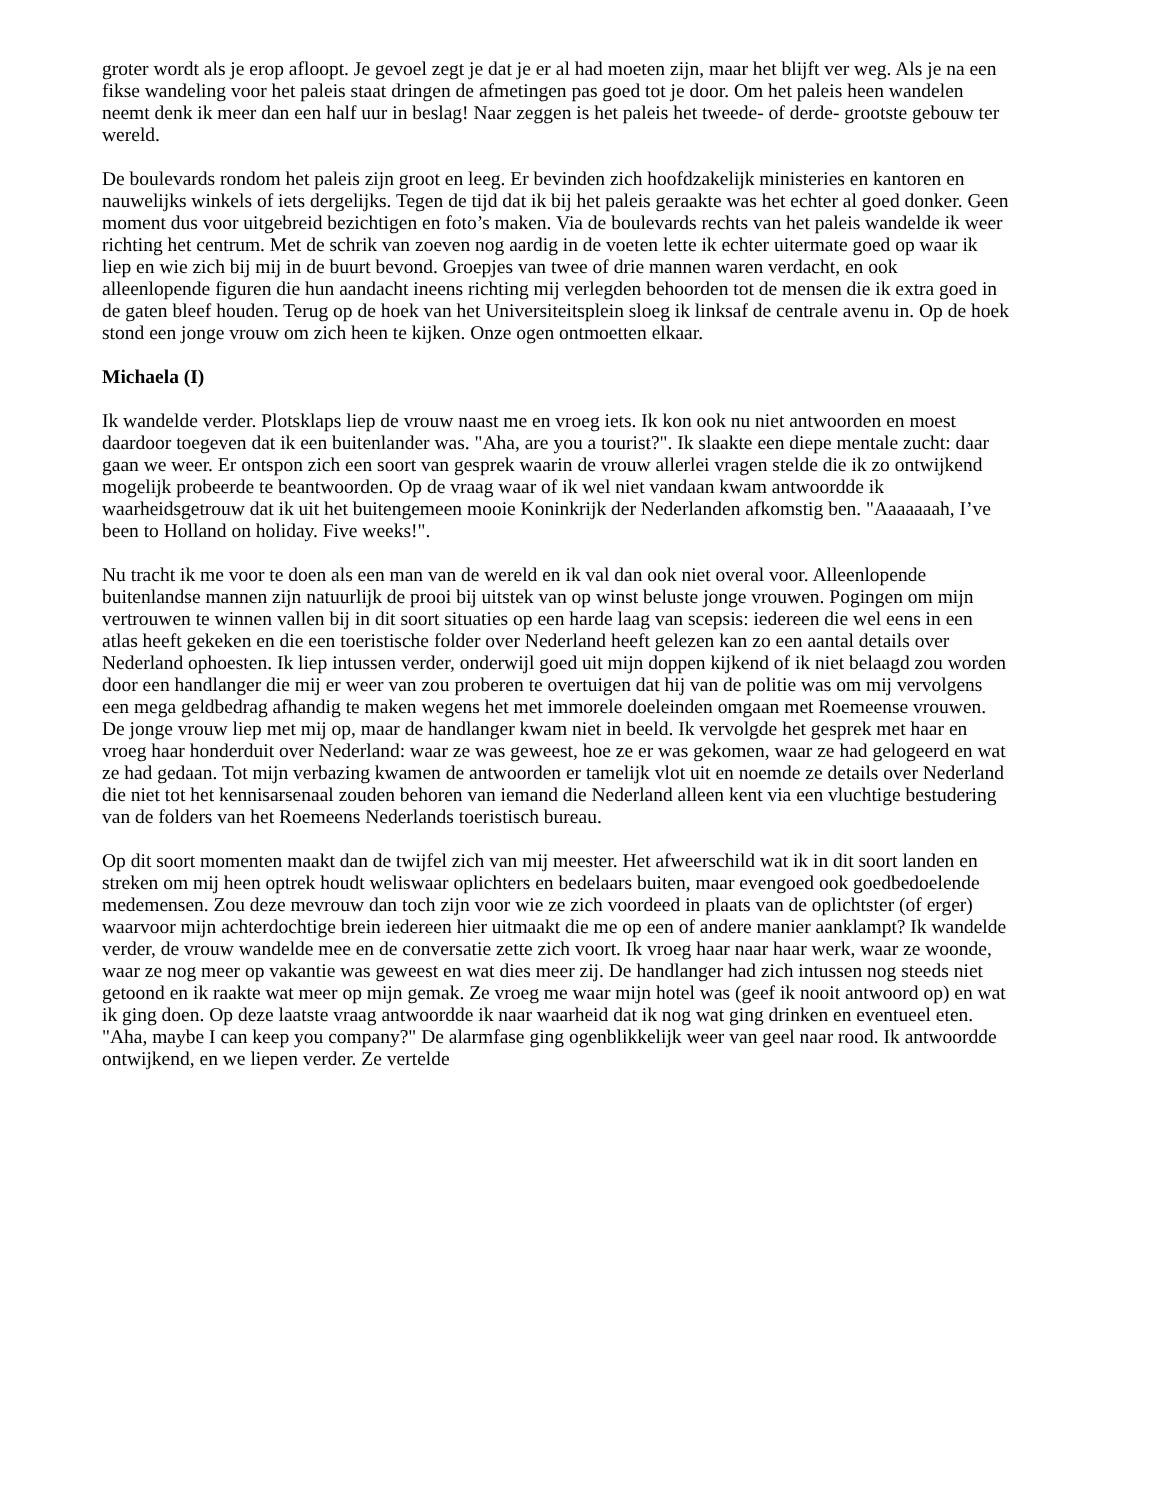groter wordt als je erop afloopt. Je gevoel zegt je dat je er al had moeten zijn, maar het blijft ver weg. Als je na een fikse wandeling voor het paleis staat dringen de afmetingen pas goed tot je door. Om het paleis heen wandelen neemt denk ik meer dan een half uur in beslag! Naar zeggen is het paleis het tweede- of derde- grootste gebouw ter wereld.
De boulevards rondom het paleis zijn groot en leeg. Er bevinden zich hoofdzakelijk ministeries en kantoren en nauwelijks winkels of iets dergelijks. Tegen de tijd dat ik bij het paleis geraakte was het echter al goed donker. Geen moment dus voor uitgebreid bezichtigen en foto’s maken. Via de boulevards rechts van het paleis wandelde ik weer richting het centrum. Met de schrik van zoeven nog aardig in de voeten lette ik echter uitermate goed op waar ik liep en wie zich bij mij in de buurt bevond. Groepjes van twee of drie mannen waren verdacht, en ook alleenlopende figuren die hun aandacht ineens richting mij verlegden behoorden tot de mensen die ik extra goed in de gaten bleef houden. Terug op de hoek van het Universiteitsplein sloeg ik linksaf de centrale avenu in. Op de hoek stond een jonge vrouw om zich heen te kijken. Onze ogen ontmoetten elkaar.
Michaela (I)
Ik wandelde verder. Plotsklaps liep de vrouw naast me en vroeg iets. Ik kon ook nu niet antwoorden en moest daardoor toegeven dat ik een buitenlander was. "Aha, are you a tourist?". Ik slaakte een diepe mentale zucht: daar gaan we weer. Er ontspon zich een soort van gesprek waarin de vrouw allerlei vragen stelde die ik zo ontwijkend mogelijk probeerde te beantwoorden. Op de vraag waar of ik wel niet vandaan kwam antwoordde ik waarheidsgetrouw dat ik uit het buitengemeen mooie Koninkrijk der Nederlanden afkomstig ben. "Aaaaaaah, I’ve been to Holland on holiday. Five weeks!".
Nu tracht ik me voor te doen als een man van de wereld en ik val dan ook niet overal voor. Alleenlopende buitenlandse mannen zijn natuurlijk de prooi bij uitstek van op winst beluste jonge vrouwen. Pogingen om mijn vertrouwen te winnen vallen bij in dit soort situaties op een harde laag van scepsis: iedereen die wel eens in een atlas heeft gekeken en die een toeristische folder over Nederland heeft gelezen kan zo een aantal details over Nederland ophoesten. Ik liep intussen verder, onderwijl goed uit mijn doppen kijkend of ik niet belaagd zou worden door een handlanger die mij er weer van zou proberen te overtuigen dat hij van de politie was om mij vervolgens een mega geldbedrag afhandig te maken wegens het met immorele doeleinden omgaan met Roemeense vrouwen. De jonge vrouw liep met mij op, maar de handlanger kwam niet in beeld. Ik vervolgde het gesprek met haar en vroeg haar honderduit over Nederland: waar ze was geweest, hoe ze er was gekomen, waar ze had gelogeerd en wat ze had gedaan. Tot mijn verbazing kwamen de antwoorden er tamelijk vlot uit en noemde ze details over Nederland die niet tot het kennisarsenaal zouden behoren van iemand die Nederland alleen kent via een vluchtige bestudering van de folders van het Roemeens Nederlands toeristisch bureau.
Op dit soort momenten maakt dan de twijfel zich van mij meester. Het afweerschild wat ik in dit soort landen en streken om mij heen optrek houdt weliswaar oplichters en bedelaars buiten, maar evengoed ook goedbedoelende medemensen. Zou deze mevrouw dan toch zijn voor wie ze zich voordeed in plaats van de oplichtster (of erger) waarvoor mijn achterdochtige brein iedereen hier uitmaakt die me op een of andere manier aanklampt? Ik wandelde verder, de vrouw wandelde mee en de conversatie zette zich voort. Ik vroeg haar naar haar werk, waar ze woonde, waar ze nog meer op vakantie was geweest en wat dies meer zij. De handlanger had zich intussen nog steeds niet getoond en ik raakte wat meer op mijn gemak. Ze vroeg me waar mijn hotel was (geef ik nooit antwoord op) en wat ik ging doen. Op deze laatste vraag antwoordde ik naar waarheid dat ik nog wat ging drinken en eventueel eten. "Aha, maybe I can keep you company?" De alarmfase ging ogenblikkelijk weer van geel naar rood. Ik antwoordde ontwijkend, en we liepen verder. Ze vertelde